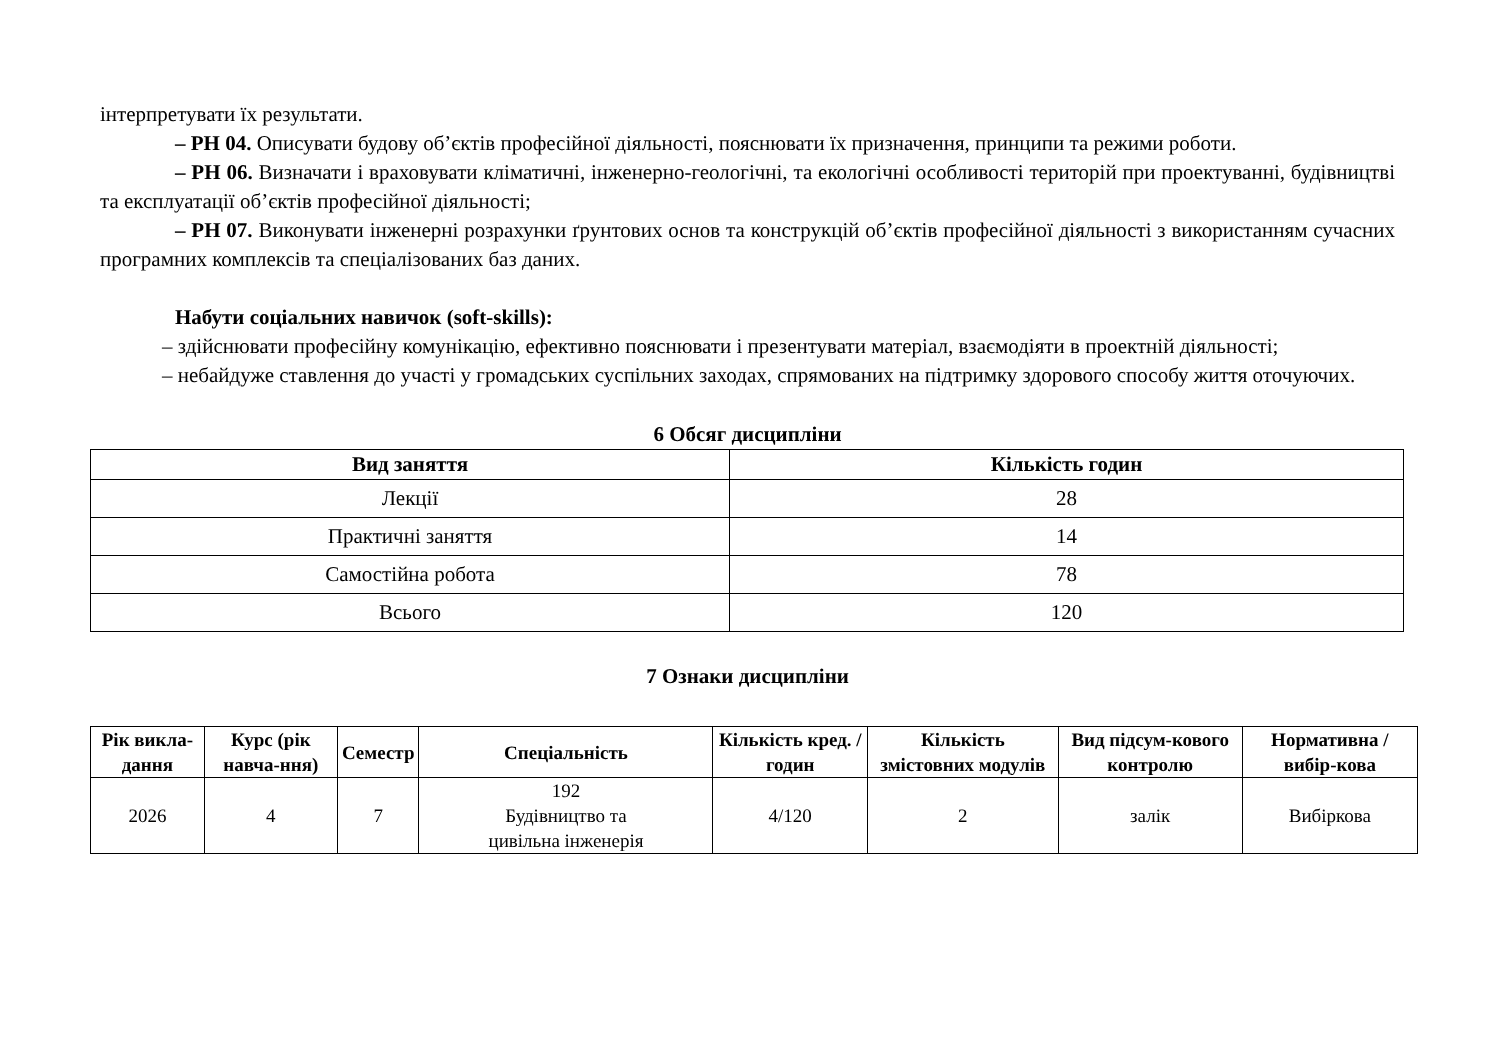інтерпретувати їх результати.
– РН 04. Описувати будову об’єктів професійної діяльності, пояснювати їх призначення, принципи та режими роботи.
– РН 06. Визначати і враховувати кліматичні, інженерно-геологічні, та екологічні особливості територій при проектуванні, будівництві та експлуатації об’єктів професійної діяльності;
– РН 07. Виконувати інженерні розрахунки ґрунтових основ та конструкцій об’єктів професійної діяльності з використанням сучасних програмних комплексів та спеціалізованих баз даних.
Набути соціальних навичок (soft-skills):
– здійснювати професійну комунікацію, ефективно пояснювати і презентувати матеріал, взаємодіяти в проектній діяльності;
– небайдуже ставлення до участі у громадських суспільних заходах, спрямованих на підтримку здорового способу життя оточуючих.
6 Обсяг дисципліни
| Вид заняття | Кількість годин |
| --- | --- |
| Лекції | 28 |
| Практичні заняття | 14 |
| Самостійна робота | 78 |
| Всього | 120 |
7 Ознаки дисципліни
| Рік викла-дання | Курс (рік навча-ння) | Семестр | Спеціальність | Кількість кред. / годин | Кількість змістовних модулів | Вид підсум-кового контролю | Нормативна / вибір-кова |
| --- | --- | --- | --- | --- | --- | --- | --- |
| 2026 | 4 | 7 | 192 Будівництво та цивільна інженерія | 4/120 | 2 | залік | Вибіркова |